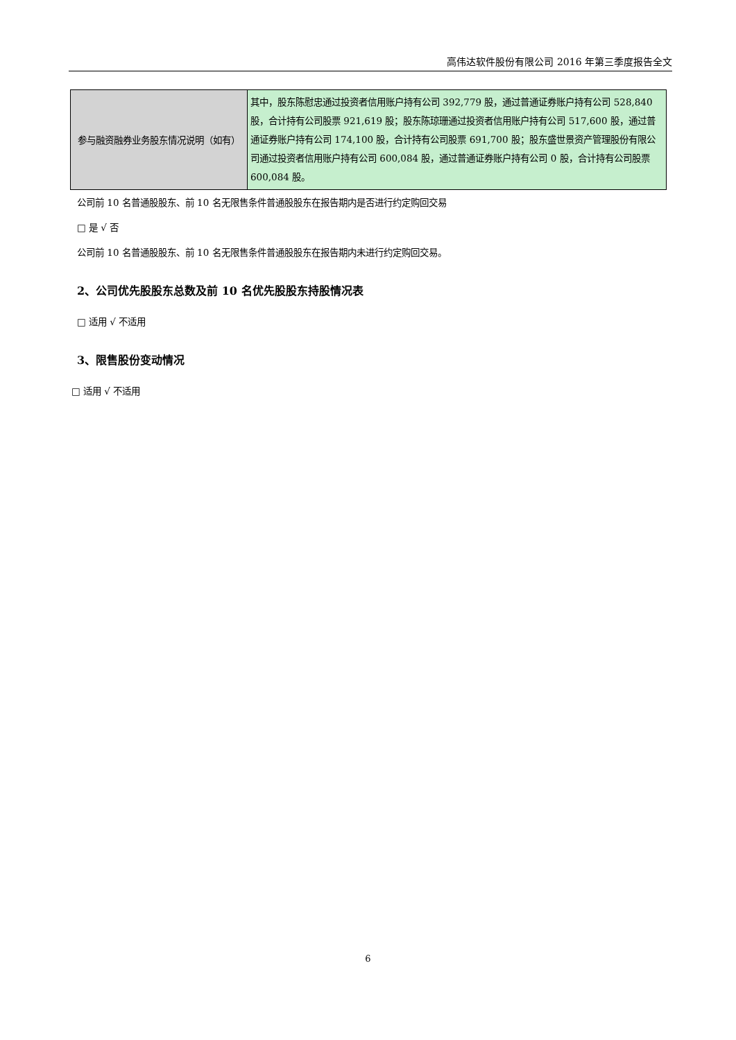高伟达软件股份有限公司 2016 年第三季度报告全文
| 参与融资融券业务股东情况说明（如有） | 其中，股东陈慰忠通过投资者信用账户持有公司 392,779 股，通过普通证券账户持有公司 528,840 股，合计持有公司股票 921,619 股；股东陈琼珊通过投资者信用账户持有公司 517,600 股，通过普通证券账户持有公司 174,100 股，合计持有公司股票 691,700 股；股东盛世景资产管理股份有限公司通过投资者信用账户持有公司 600,084 股，通过普通证券账户持有公司 0 股，合计持有公司股票 600,084 股。 |
公司前 10 名普通股股东、前 10 名无限售条件普通股股东在报告期内是否进行约定购回交易
□ 是 √ 否
公司前 10 名普通股股东、前 10 名无限售条件普通股股东在报告期内未进行约定购回交易。
2、公司优先股股东总数及前 10 名优先股股东持股情况表
□ 适用 √ 不适用
3、限售股份变动情况
□ 适用 √ 不适用
6